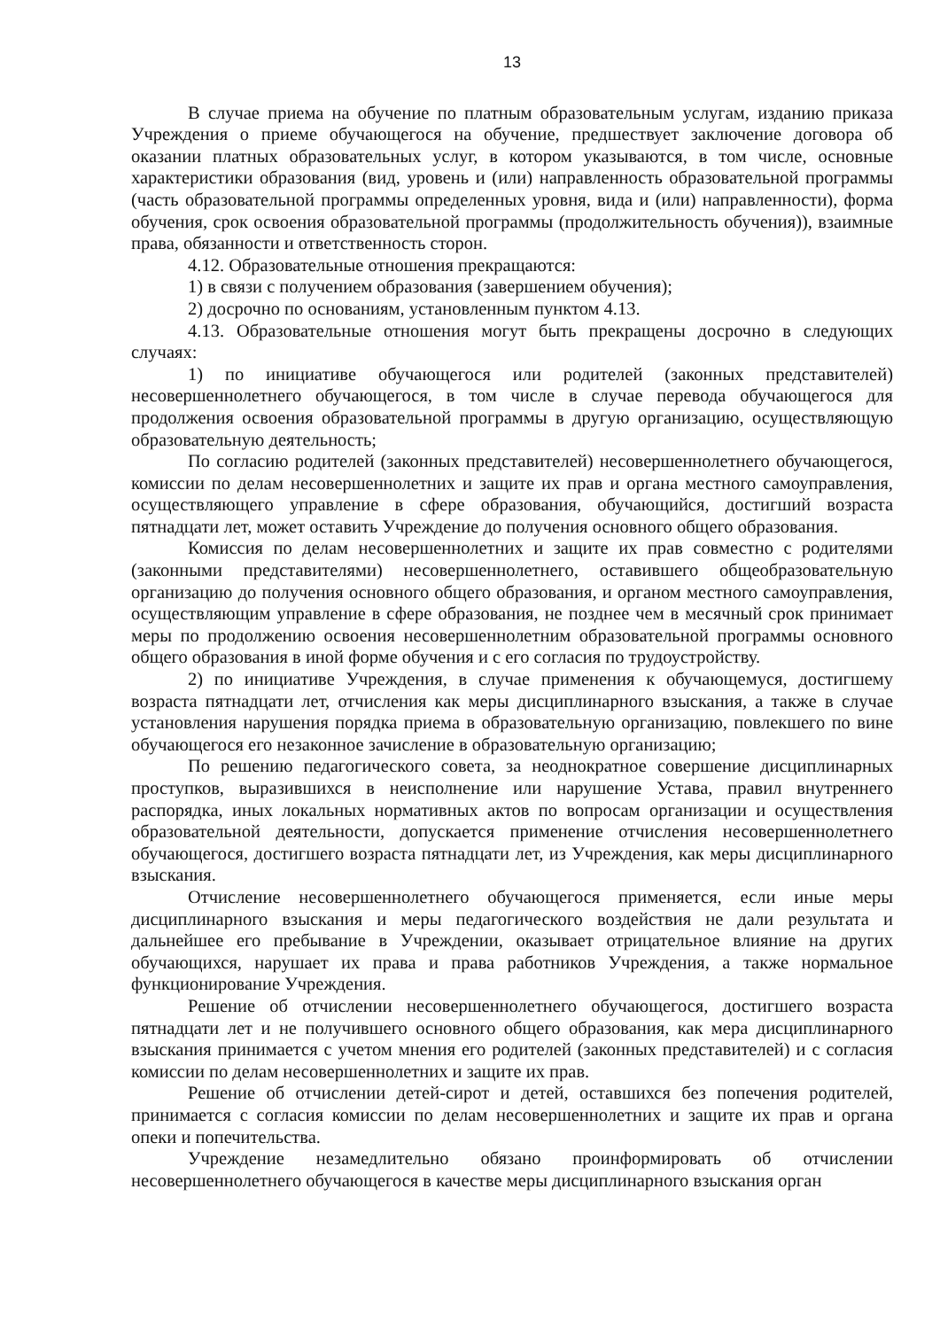13
В случае приема на обучение по платным образовательным услугам, изданию приказа Учреждения о приеме обучающегося на обучение, предшествует заключение договора об оказании платных образовательных услуг, в котором указываются, в том числе, основные характеристики образования (вид, уровень и (или) направленность образовательной программы (часть образовательной программы определенных уровня, вида и (или) направленности), форма обучения, срок освоения образовательной программы (продолжительность обучения)), взаимные права, обязанности и ответственность сторон.
4.12. Образовательные отношения прекращаются:
1) в связи с получением образования (завершением обучения);
2) досрочно по основаниям, установленным пунктом 4.13.
4.13. Образовательные отношения могут быть прекращены досрочно в следующих случаях:
1) по инициативе обучающегося или родителей (законных представителей) несовершеннолетнего обучающегося, в том числе в случае перевода обучающегося для продолжения освоения образовательной программы в другую организацию, осуществляющую образовательную деятельность;
По согласию родителей (законных представителей) несовершеннолетнего обучающегося, комиссии по делам несовершеннолетних и защите их прав и органа местного самоуправления, осуществляющего управление в сфере образования, обучающийся, достигший возраста пятнадцати лет, может оставить Учреждение до получения основного общего образования.
Комиссия по делам несовершеннолетних и защите их прав совместно с родителями (законными представителями) несовершеннолетнего, оставившего общеобразовательную организацию до получения основного общего образования, и органом местного самоуправления, осуществляющим управление в сфере образования, не позднее чем в месячный срок принимает меры по продолжению освоения несовершеннолетним образовательной программы основного общего образования в иной форме обучения и с его согласия по трудоустройству.
2) по инициативе Учреждения, в случае применения к обучающемуся, достигшему возраста пятнадцати лет, отчисления как меры дисциплинарного взыскания, а также в случае установления нарушения порядка приема в образовательную организацию, повлекшего по вине обучающегося его незаконное зачисление в образовательную организацию;
По решению педагогического совета, за неоднократное совершение дисциплинарных проступков, выразившихся в неисполнение или нарушение Устава, правил внутреннего распорядка, иных локальных нормативных актов по вопросам организации и осуществления образовательной деятельности, допускается применение отчисления несовершеннолетнего обучающегося, достигшего возраста пятнадцати лет, из Учреждения, как меры дисциплинарного взыскания.
Отчисление несовершеннолетнего обучающегося применяется, если иные меры дисциплинарного взыскания и меры педагогического воздействия не дали результата и дальнейшее его пребывание в Учреждении, оказывает отрицательное влияние на других обучающихся, нарушает их права и права работников Учреждения, а также нормальное функционирование Учреждения.
Решение об отчислении несовершеннолетнего обучающегося, достигшего возраста пятнадцати лет и не получившего основного общего образования, как мера дисциплинарного взыскания принимается с учетом мнения его родителей (законных представителей) и с согласия комиссии по делам несовершеннолетних и защите их прав.
Решение об отчислении детей-сирот и детей, оставшихся без попечения родителей, принимается с согласия комиссии по делам несовершеннолетних и защите их прав и органа опеки и попечительства.
Учреждение незамедлительно обязано проинформировать об отчислении несовершеннолетнего обучающегося в качестве меры дисциплинарного взыскания орган